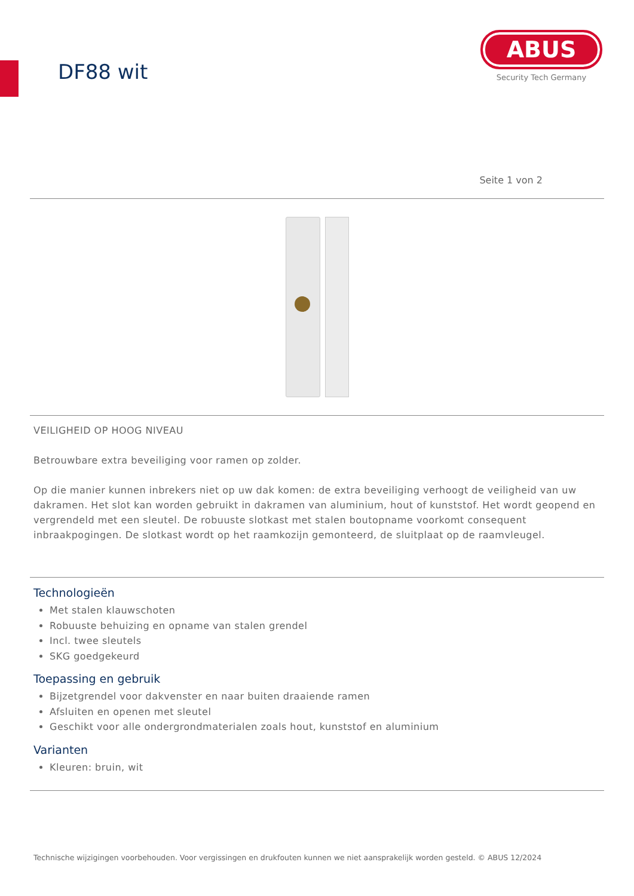DF88 wit
ABUS
Security Tech Germany
Seite 1 von 2
VEILIGHEID OP HOOG NIVEAU
Betrouwbare extra beveiliging voor ramen op zolder.
Op die manier kunnen inbrekers niet op uw dak komen: de extra beveiliging verhoogt de veiligheid van uw dakramen. Het slot kan worden gebruikt in dakramen van aluminium, hout of kunststof. Het wordt geopend en vergrendeld met een sleutel. De robuuste slotkast met stalen boutopname voorkomt consequent inbraakpogingen. De slotkast wordt op het raamkozijn gemonteerd, de sluitplaat op de raamvleugel.
Technologieën
Met stalen klauwschoten
Robuuste behuizing en opname van stalen grendel
Incl. twee sleutels
SKG goedgekeurd
Toepassing en gebruik
Bijzetgrendel voor dakvenster en naar buiten draaiende ramen
Afsluiten en openen met sleutel
Geschikt voor alle ondergrondmaterialen zoals hout, kunststof en aluminium
Varianten
Kleuren: bruin, wit
Technische wijzigingen voorbehouden. Voor vergissingen en drukfouten kunnen we niet aansprakelijk worden gesteld. © ABUS 12/2024